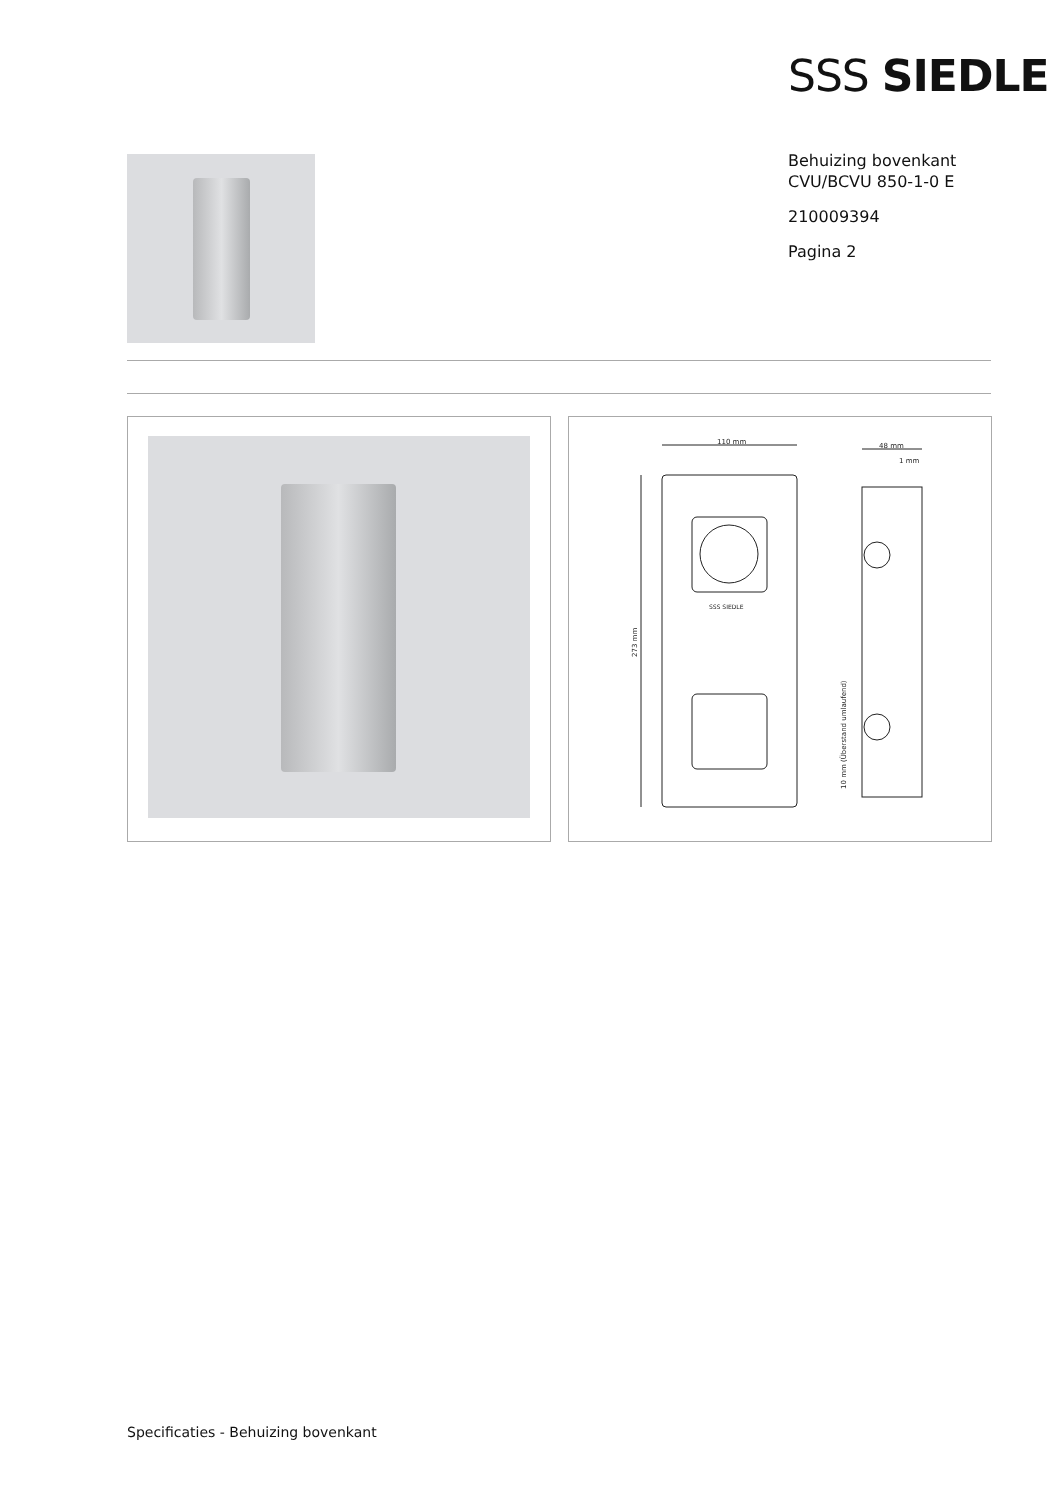SSS SIEDLE
Behuizing bovenkant
CVU/BCVU 850-1-0 E
210009394
Pagina 2
110 mm
48 mm
1 mm
SSS SIEDLE
273 mm
10 mm (Überstand umlaufend)
Specificaties - Behuizing bovenkant